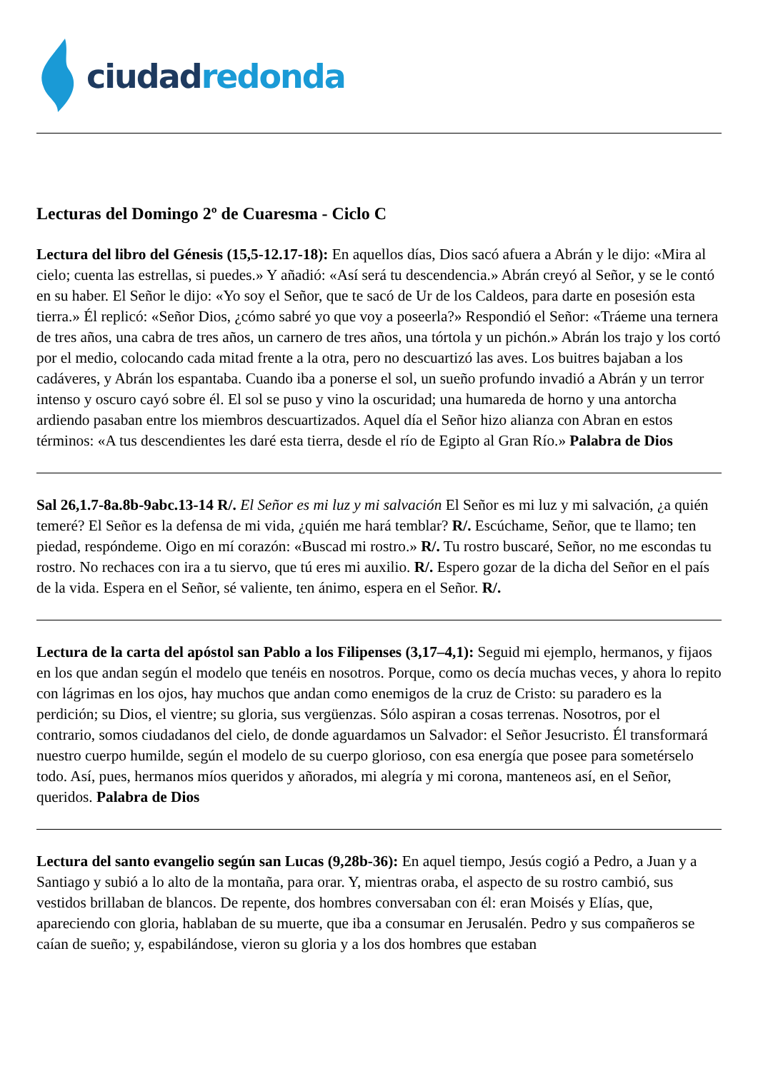ciudad redonda
Lecturas del Domingo 2º de Cuaresma - Ciclo C
Lectura del libro del Génesis (15,5-12.17-18): En aquellos días, Dios sacó afuera a Abrán y le dijo: «Mira al cielo; cuenta las estrellas, si puedes.» Y añadió: «Así será tu descendencia.» Abrán creyó al Señor, y se le contó en su haber. El Señor le dijo: «Yo soy el Señor, que te sacó de Ur de los Caldeos, para darte en posesión esta tierra.» Él replicó: «Señor Dios, ¿cómo sabré yo que voy a poseerla?» Respondió el Señor: «Tráeme una ternera de tres años, una cabra de tres años, un carnero de tres años, una tórtola y un pichón.» Abrán los trajo y los cortó por el medio, colocando cada mitad frente a la otra, pero no descuartizó las aves. Los buitres bajaban a los cadáveres, y Abrán los espantaba. Cuando iba a ponerse el sol, un sueño profundo invadió a Abrán y un terror intenso y oscuro cayó sobre él. El sol se puso y vino la oscuridad; una humareda de horno y una antorcha ardiendo pasaban entre los miembros descuartizados. Aquel día el Señor hizo alianza con Abran en estos términos: «A tus descendientes les daré esta tierra, desde el río de Egipto al Gran Río.» Palabra de Dios
Sal 26,1.7-8a.8b-9abc.13-14 R/. El Señor es mi luz y mi salvación El Señor es mi luz y mi salvación, ¿a quién temeré? El Señor es la defensa de mi vida, ¿quién me hará temblar? R/. Escúchame, Señor, que te llamo; ten piedad, respóndeme. Oigo en mí corazón: «Buscad mi rostro.» R/. Tu rostro buscaré, Señor, no me escondas tu rostro. No rechaces con ira a tu siervo, que tú eres mi auxilio. R/. Espero gozar de la dicha del Señor en el país de la vida. Espera en el Señor, sé valiente, ten ánimo, espera en el Señor. R/.
Lectura de la carta del apóstol san Pablo a los Filipenses (3,17–4,1): Seguid mi ejemplo, hermanos, y fijaos en los que andan según el modelo que tenéis en nosotros. Porque, como os decía muchas veces, y ahora lo repito con lágrimas en los ojos, hay muchos que andan como enemigos de la cruz de Cristo: su paradero es la perdición; su Dios, el vientre; su gloria, sus vergüenzas. Sólo aspiran a cosas terrenas. Nosotros, por el contrario, somos ciudadanos del cielo, de donde aguardamos un Salvador: el Señor Jesucristo. Él transformará nuestro cuerpo humilde, según el modelo de su cuerpo glorioso, con esa energía que posee para sometérselo todo. Así, pues, hermanos míos queridos y añorados, mi alegría y mi corona, manteneos así, en el Señor, queridos. Palabra de Dios
Lectura del santo evangelio según san Lucas (9,28b-36): En aquel tiempo, Jesús cogió a Pedro, a Juan y a Santiago y subió a lo alto de la montaña, para orar. Y, mientras oraba, el aspecto de su rostro cambió, sus vestidos brillaban de blancos. De repente, dos hombres conversaban con él: eran Moisés y Elías, que, apareciendo con gloria, hablaban de su muerte, que iba a consumar en Jerusalén. Pedro y sus compañeros se caían de sueño; y, espabilándose, vieron su gloria y a los dos hombres que estaban